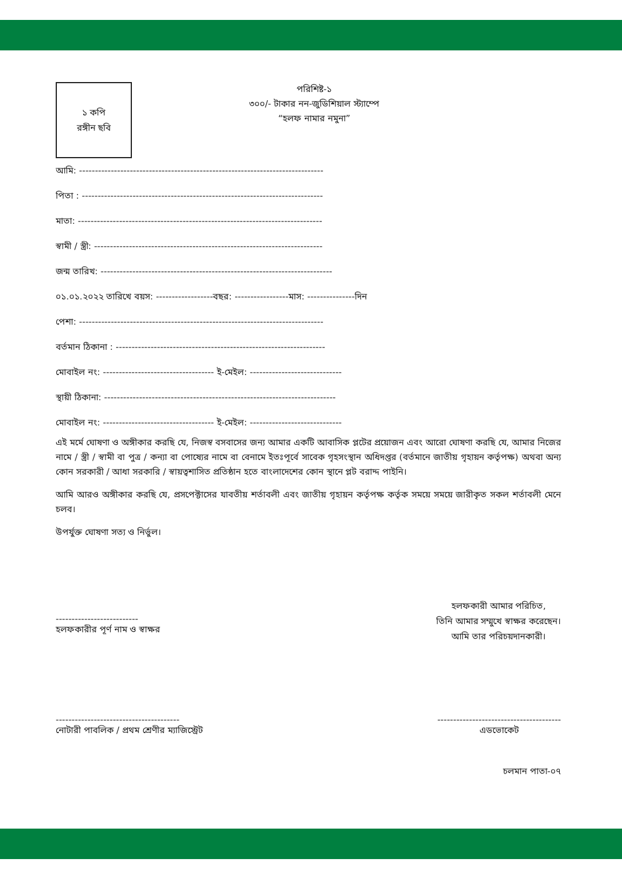১ কপি
রঙ্গীন ছবি
পরিশিষ্ট-১
৩০০/- টাকার নন-জুডিশিয়াল স্ট্যাম্পে
“হলফ নামার নমুনা”
আমি: -----------------------------------------------------------------------------
পিতা : ----------------------------------------------------------------------------
মাতা: -----------------------------------------------------------------------------
স্বামী / স্ত্রী: ------------------------------------------------------------------------
জন্ম তারিখ: -------------------------------------------------------------------------
০১.০১.২০২২ তারিখে বয়স: ------------------বছর: -----------------মাস: ---------------দিন
পেশা: -----------------------------------------------------------------------------
বর্তমান ঠিকানা : ------------------------------------------------------------------
মোবাইল নং: ----------------------------------- ই-মেইল: -----------------------------
স্থায়ী ঠিকানা: -------------------------------------------------------------------------
মোবাইল নং: ----------------------------------- ই-মেইল: -----------------------------
এই মর্মে ঘোষণা ও অঙ্গীকার করছি যে, নিজস্ব বসবাসের জন্য আমার একটি আবাসিক প্লটের প্রয়োজন এবং আরো ঘোষণা করছি যে, আমার নিজের নামে / স্ত্রী / স্বামী বা পুত্র / কন্যা বা পোষ্যের নামে বা বেনামে ইতঃপূর্বে সাবেক গৃহসংস্থান অধিদপ্তর (বর্তমানে জাতীয় গৃহায়ন কর্তৃপক্ষ) অথবা অন্য কোন সরকারী / আধা সরকারি / স্বায়ত্বশাসিত প্রতিষ্ঠান হতে বাংলাদেশের কোন স্থানে প্লট বরাদ্দ পাইনি।
আমি আরও অঙ্গীকার করছি যে, প্রসপেক্টাসের যাবতীয় শর্তাবলী এবং জাতীয় গৃহায়ন কর্তৃপক্ষ কর্তৃক সময়ে সময়ে জারীকৃত সকল শর্তাবলী মেনে চলব।
উপর্যুক্ত ঘোষণা সত্য ও নির্ভুল।
--------------------------
হলফকারীর পূর্ণ নাম ও স্বাক্ষর
হলফকারী আমার পরিচিত,
তিনি আমার সম্মুখে স্বাক্ষর করেছেন।
আমি তার পরিচয়দানকারী।
---------------------------------------
নোটারী পাবলিক / প্রথম শ্রেণীর ম্যাজিস্ট্রেট
---------------------------------------
এডভোকেট
চলমান পাতা-০৭